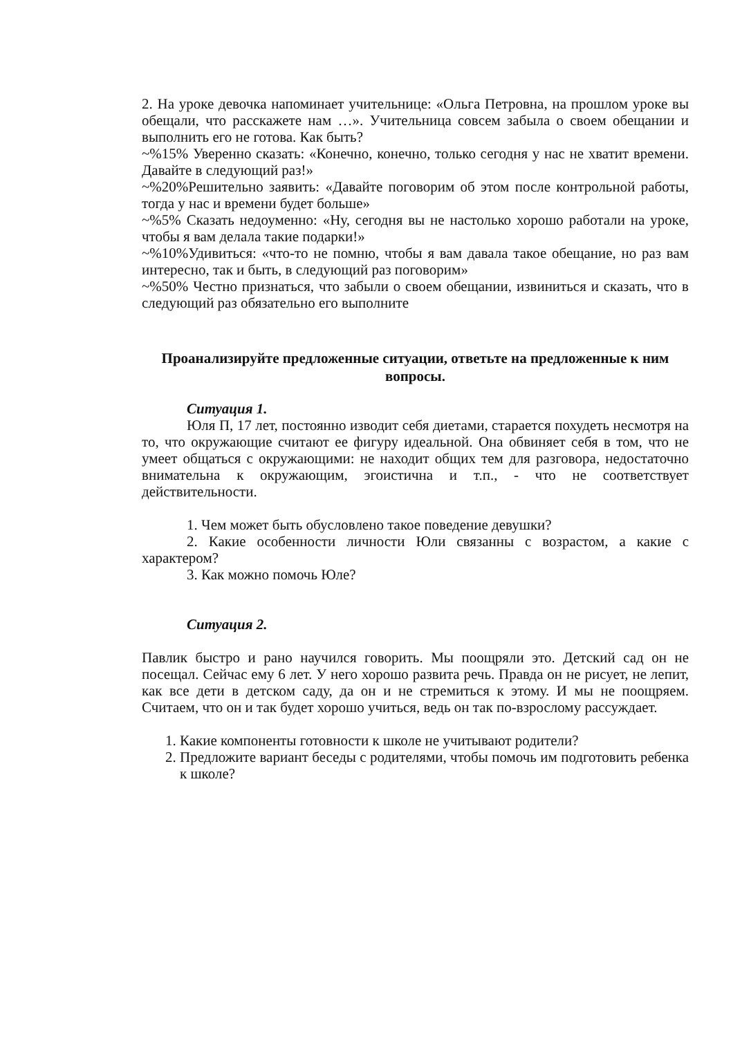2. На уроке девочка напоминает учительнице: «Ольга Петровна, на прошлом уроке вы обещали, что расскажете нам …». Учительница совсем забыла о своем обещании и выполнить его не готова. Как быть?
~%15% Уверенно сказать: «Конечно, конечно, только сегодня у нас не хватит времени. Давайте в следующий раз!»
~%20%Решительно заявить: «Давайте поговорим об этом после контрольной работы, тогда у нас и времени будет больше»
~%5% Сказать недоуменно: «Ну, сегодня вы не настолько хорошо работали на уроке, чтобы я вам делала такие подарки!»
~%10%Удивиться: «что-то не помню, чтобы я вам давала такое обещание, но раз вам интересно, так и быть, в следующий раз поговорим»
~%50% Честно признаться, что забыли о своем обещании, извиниться и сказать, что в следующий раз обязательно его выполните
Проанализируйте предложенные ситуации, ответьте на предложенные к ним вопросы.
Ситуация 1.
Юля П, 17 лет, постоянно изводит себя диетами, старается похудеть несмотря на то, что окружающие считают ее фигуру идеальной. Она обвиняет себя в том, что не умеет общаться с окружающими: не находит общих тем для разговора, недостаточно внимательна к окружающим, эгоистична и т.п., - что не соответствует действительности.
1. Чем может быть обусловлено такое поведение девушки?
2. Какие особенности личности Юли связанны с возрастом, а какие с характером?
3. Как можно помочь Юле?
Ситуация 2.
Павлик быстро и рано научился говорить. Мы поощряли это. Детский сад он не посещал. Сейчас ему 6 лет. У него хорошо развита речь. Правда он не рисует, не лепит, как все дети в детском саду, да он и не стремиться к этому. И мы не поощряем. Считаем, что он и так будет хорошо учиться, ведь он так по-взрослому рассуждает.
1. Какие компоненты готовности к школе не учитывают родители?
2. Предложите вариант беседы с родителями, чтобы помочь им подготовить ребенка к школе?